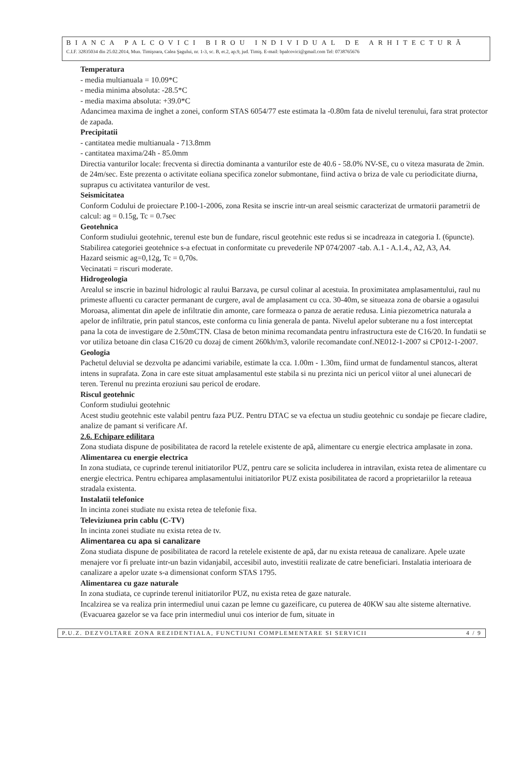BIANCA PALCOVICI BIROU INDIVIDUAL DE ARHITECTURĂ
C.I.F. 32835034 din 25.02.2014, Mun. Timişoara, Calea Şagului, nr. 1-3, sc. B, et.2, ap.9, jud. Timiş. E-mail: bpalcovici@gmail.com Tel: 0738765676
Temperatura
- media multianuala = 10.09*C
- media minima absoluta: -28.5*C
- media maxima absoluta: +39.0*C
Adancimea maxima de inghet a zonei, conform STAS 6054/77 este estimata la -0.80m fata de nivelul terenului, fara strat protector de zapada.
Precipitatii
- cantitatea medie multianuala - 713.8mm
- cantitatea maxima/24h - 85.0mm
Directia vanturilor locale: frecventa si directia dominanta a vanturilor este de 40.6 - 58.0% NV-SE, cu o viteza masurata de 2min. de 24m/sec. Este prezenta o activitate eoliana specifica zonelor submontane, fiind activa o briza de vale cu periodicitate diurna, suprapus cu activitatea vanturilor de vest.
Seismicitatea
Conform Codului de proiectare P.100-1-2006, zona Resita se inscrie intr-un areal seismic caracterizat de urmatorii parametrii de calcul: ag = 0.15g, Tc = 0.7sec
Geotehnica
Conform studiului geotehnic, terenul este bun de fundare, riscul geotehnic este redus si se incadreaza in categoria I. (6puncte). Stabilirea categoriei geotehnice s-a efectuat in conformitate cu prevederile NP 074/2007 -tab. A.1 - A.1.4., A2, A3, A4.
Hazard seismic ag=0,12g, Tc = 0,70s.
Vecinatati = riscuri moderate.
Hidrogeologia
Arealul se inscrie in bazinul hidrologic al raului Barzava, pe cursul colinar al acestuia. In proximitatea amplasamentului, raul nu primeste afluenti cu caracter permanant de curgere, aval de amplasament cu cca. 30-40m, se situeaza zona de obarsie a ogasului Moroasa, alimentat din apele de infiltratie din amonte, care formeaza o panza de aeratie redusa. Linia piezometrica naturala a apelor de infiltratie, prin patul stancos, este conforma cu linia generala de panta. Nivelul apelor subterane nu a fost interceptat pana la cota de investigare de 2.50mCTN. Clasa de beton minima recomandata pentru infrastructura este de C16/20. In fundatii se vor utiliza betoane din clasa C16/20 cu dozaj de ciment 260kh/m3, valorile recomandate conf.NE012-1-2007 si CP012-1-2007.
Geologia
Pachetul deluvial se dezvolta pe adancimi variabile, estimate la cca. 1.00m - 1.30m, fiind urmat de fundamentul stancos, alterat intens in suprafata. Zona in care este situat amplasamentul este stabila si nu prezinta nici un pericol viitor al unei alunecari de teren. Terenul nu prezinta eroziuni sau pericol de erodare.
Riscul geotehnic
Conform studiului geotehnic
Acest studiu geotehnic este valabil pentru faza PUZ. Pentru DTAC se va efectua un studiu geotehnic cu sondaje pe fiecare cladire, analize de pamant si verificare Af.
2.6. Echipare edilitara
Zona studiata dispune de posibilitatea de racord la retelele existente de apă, alimentare cu energie electrica amplasate in zona.
Alimentarea cu energie electrica
In zona studiata, ce cuprinde terenul initiatorilor PUZ, pentru care se solicita includerea in intravilan, exista retea de alimentare cu energie electrica. Pentru echiparea amplasamentului initiatorilor PUZ exista posibilitatea de racord a proprietariilor la reteaua stradala existenta.
Instalatii telefonice
In incinta zonei studiate nu exista retea de telefonie fixa.
Televiziunea prin cablu (C-TV)
In incinta zonei studiate nu exista retea de tv.
Alimentarea cu apa si canalizare
Zona studiata dispune de posibilitatea de racord la retelele existente de apă, dar nu exista reteaua de canalizare. Apele uzate menajere vor fi preluate intr-un bazin vidanjabil, accesibil auto, investitii realizate de catre beneficiari. Instalatia interioara de canalizare a apelor uzate s-a dimensionat conform STAS 1795.
Alimentarea cu gaze naturale
In zona studiata, ce cuprinde terenul initiatorilor PUZ, nu exista retea de gaze naturale.
Incalzirea se va realiza prin intermediul unui cazan pe lemne cu gazeificare, cu puterea de 40KW sau alte sisteme alternative. (Evacuarea gazelor se va face prin intermediul unui cos interior de fum, situate in
P.U.Z. DEZVOLTARE ZONA REZIDENTIALA, FUNCTIUNI COMPLEMENTARE SI SERVICII 4 / 9